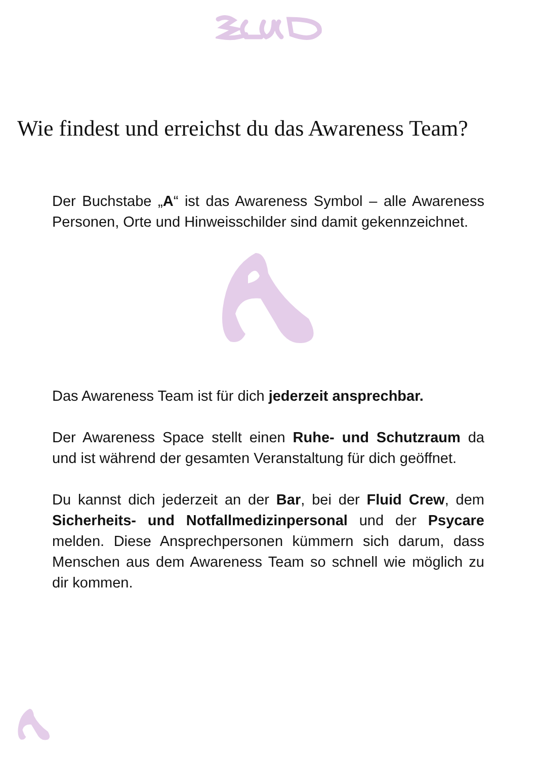Wie findest und erreichst du das Awareness Team?
Der Buchstabe „A“ ist das Awareness Symbol – alle Awareness Personen, Orte und Hinweisschilder sind damit gekennzeichnet.
Das Awareness Team ist für dich jederzeit ansprechbar.
Der Awareness Space stellt einen Ruhe- und Schutzraum da und ist während der gesamten Veranstaltung für dich geöffnet.
Du kannst dich jederzeit an der Bar, bei der Fluid Crew, dem Sicherheits- und Notfallmedizinpersonal und der Psycare melden. Diese Ansprechpersonen kümmern sich darum, dass Menschen aus dem Awareness Team so schnell wie möglich zu dir kommen.